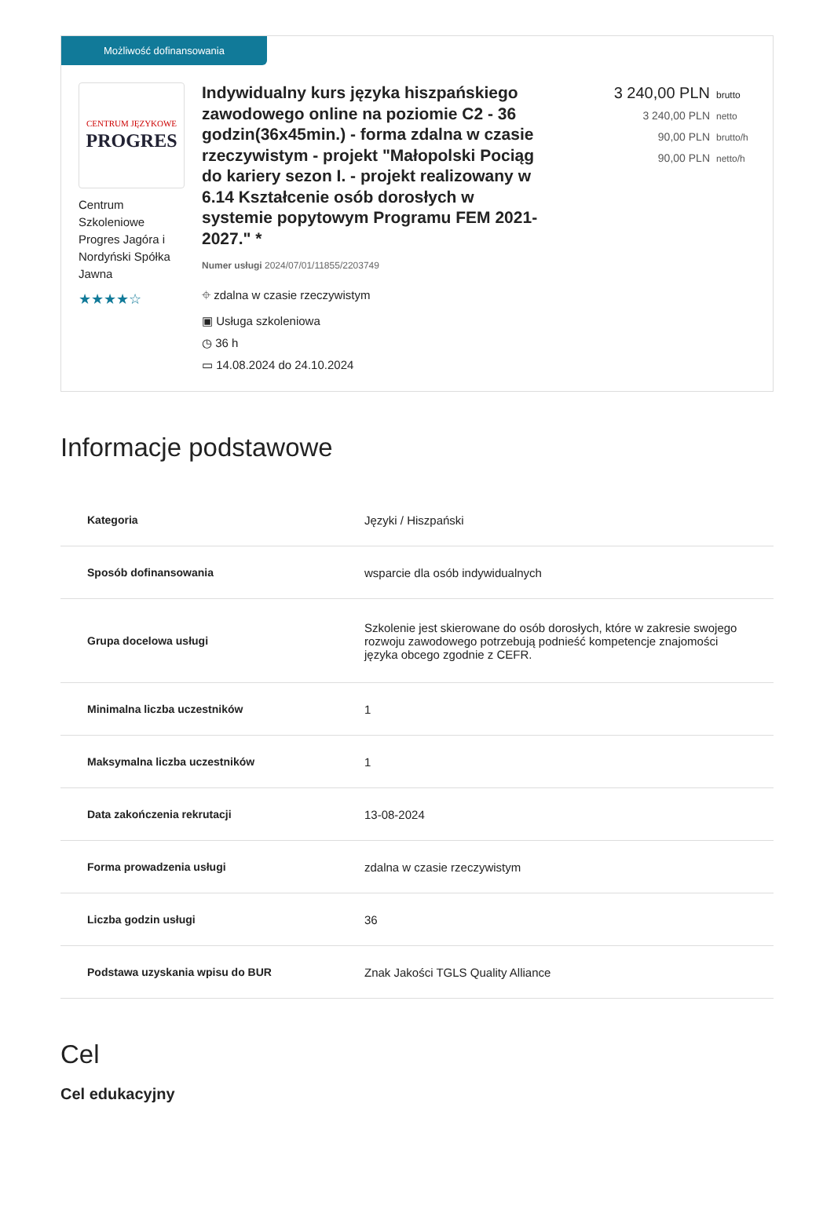Możliwość dofinansowania
CENTRUM JĘZYKOWE
PROGRES
Centrum Szkoleniowe Progres Jagóra i Nordyński Spółka Jawna
★★★★☆
Indywidualny kurs języka hiszpańskiego zawodowego online na poziomie C2 - 36 godzin(36x45min.) - forma zdalna w czasie rzeczywistym - projekt "Małopolski Pociąg do kariery sezon I. - projekt realizowany w 6.14 Kształcenie osób dorosłych w systemie popytowym Programu FEM 2021-2027." *
Numer usługi 2024/07/01/11855/2203749
⌖ zdalna w czasie rzeczywistym
▣ Usługa szkoleniowa
◷ 36 h
▭ 14.08.2024 do 24.10.2024
3 240,00 PLN brutto
3 240,00 PLN netto
90,00 PLN brutto/h
90,00 PLN netto/h
Informacje podstawowe
| Kategoria | Języki / Hiszpański |
| Sposób dofinansowania | wsparcie dla osób indywidualnych |
| Grupa docelowa usługi | Szkolenie jest skierowane do osób dorosłych, które w zakresie swojego rozwoju zawodowego potrzebują podnieść kompetencje znajomości języka obcego zgodnie z CEFR. |
| Minimalna liczba uczestników | 1 |
| Maksymalna liczba uczestników | 1 |
| Data zakończenia rekrutacji | 13-08-2024 |
| Forma prowadzenia usługi | zdalna w czasie rzeczywistym |
| Liczba godzin usługi | 36 |
| Podstawa uzyskania wpisu do BUR | Znak Jakości TGLS Quality Alliance |
Cel
Cel edukacyjny